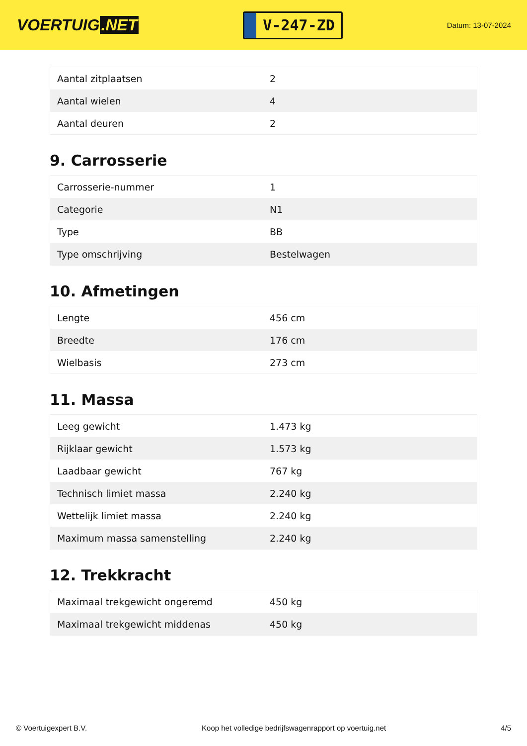VOERTUIG.NET
V-247-ZD
Datum: 13-07-2024
| Aantal zitplaatsen | 2 |
| Aantal wielen | 4 |
| Aantal deuren | 2 |
9. Carrosserie
| Carrosserie-nummer | 1 |
| Categorie | N1 |
| Type | BB |
| Type omschrijving | Bestelwagen |
10. Afmetingen
| Lengte | 456 cm |
| Breedte | 176 cm |
| Wielbasis | 273 cm |
11. Massa
| Leeg gewicht | 1.473 kg |
| Rijklaar gewicht | 1.573 kg |
| Laadbaar gewicht | 767 kg |
| Technisch limiet massa | 2.240 kg |
| Wettelijk limiet massa | 2.240 kg |
| Maximum massa samenstelling | 2.240 kg |
12. Trekkracht
| Maximaal trekgewicht ongeremd | 450 kg |
| Maximaal trekgewicht middenas | 450 kg |
© Voertuigexpert B.V. Koop het volledige bedrijfswagenrapport op voertuig.net 4/5